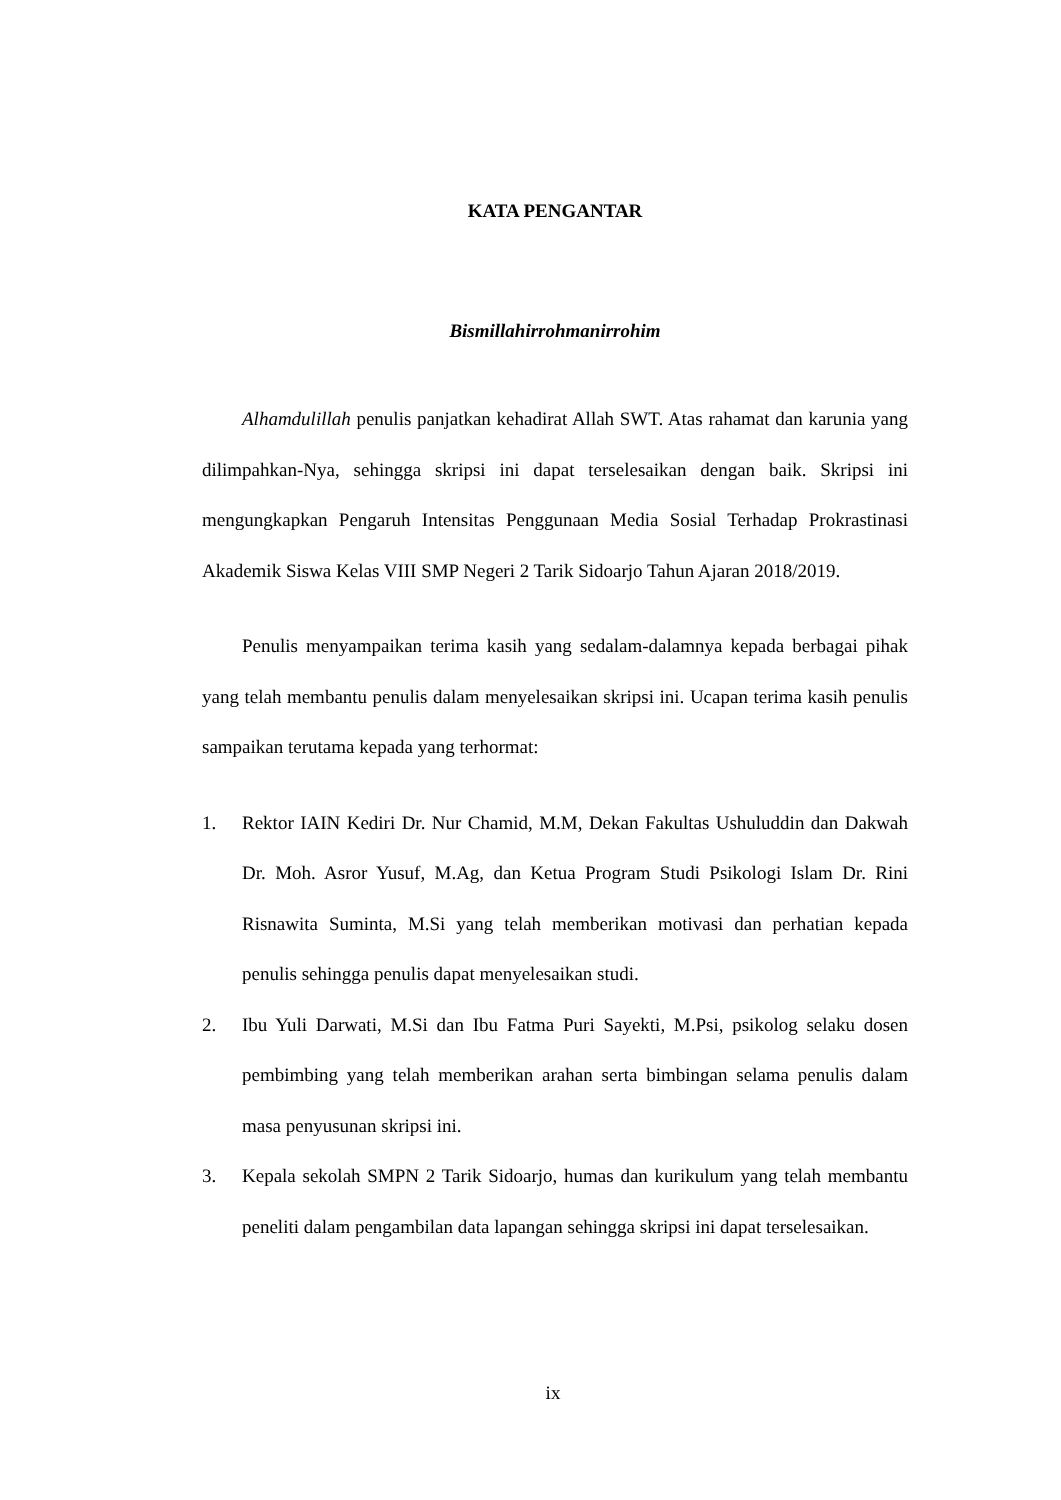KATA PENGANTAR
Bismillahirrohmanirrohim
Alhamdulillah penulis panjatkan kehadirat Allah SWT. Atas rahamat dan karunia yang dilimpahkan-Nya, sehingga skripsi ini dapat terselesaikan dengan baik. Skripsi ini mengungkapkan Pengaruh Intensitas Penggunaan Media Sosial Terhadap Prokrastinasi Akademik Siswa Kelas VIII SMP Negeri 2 Tarik Sidoarjo Tahun Ajaran 2018/2019.
Penulis menyampaikan terima kasih yang sedalam-dalamnya kepada berbagai pihak yang telah membantu penulis dalam menyelesaikan skripsi ini. Ucapan terima kasih penulis sampaikan terutama kepada yang terhormat:
1. Rektor IAIN Kediri Dr. Nur Chamid, M.M, Dekan Fakultas Ushuluddin dan Dakwah Dr. Moh. Asror Yusuf, M.Ag, dan Ketua Program Studi Psikologi Islam Dr. Rini Risnawita Suminta, M.Si yang telah memberikan motivasi dan perhatian kepada penulis sehingga penulis dapat menyelesaikan studi.
2. Ibu Yuli Darwati, M.Si dan Ibu Fatma Puri Sayekti, M.Psi, psikolog selaku dosen pembimbing yang telah memberikan arahan serta bimbingan selama penulis dalam masa penyusunan skripsi ini.
3. Kepala sekolah SMPN 2 Tarik Sidoarjo, humas dan kurikulum yang telah membantu peneliti dalam pengambilan data lapangan sehingga skripsi ini dapat terselesaikan.
ix